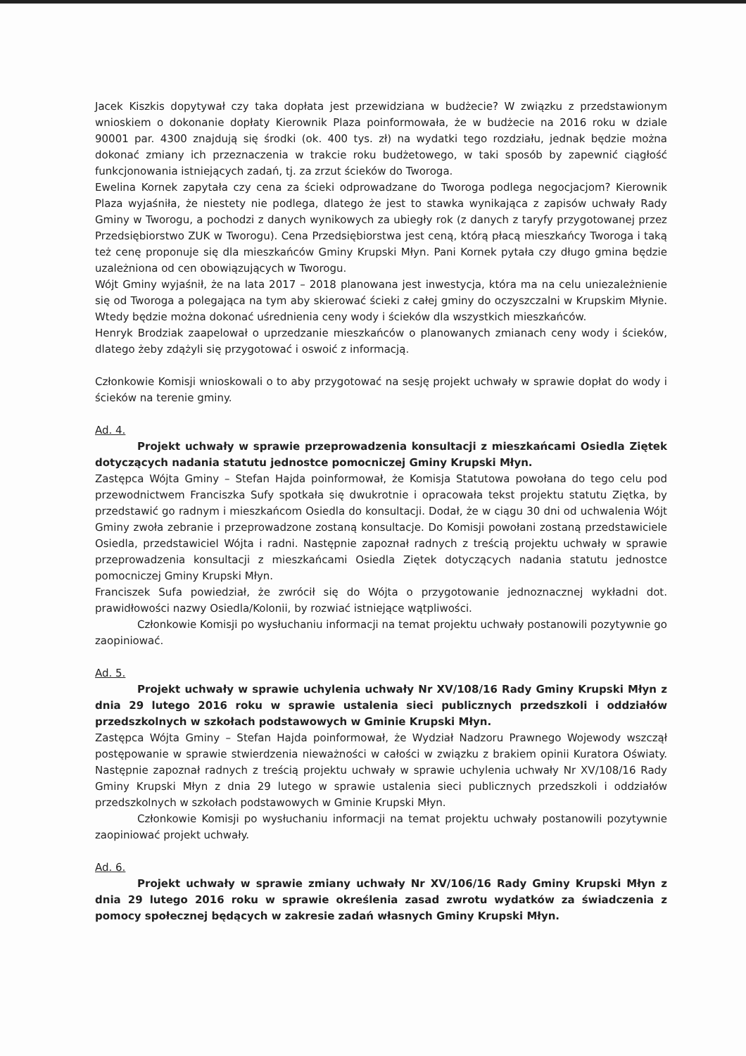Jacek Kiszkis dopytywał czy taka dopłata jest przewidziana w budżecie? W związku z przedstawionym wnioskiem o dokonanie dopłaty Kierownik Plaza poinformowała, że w budżecie na 2016 roku w dziale 90001 par. 4300 znajdują się środki (ok. 400 tys. zł) na wydatki tego rozdziału, jednak będzie można dokonać zmiany ich przeznaczenia w trakcie roku budżetowego, w taki sposób by zapewnić ciągłość funkcjonowania istniejących zadań, tj. za zrzut ścieków do Tworoga.
Ewelina Kornek zapytała czy cena za ścieki odprowadzane do Tworoga podlega negocjacjom? Kierownik Plaza wyjaśniła, że niestety nie podlega, dlatego że jest to stawka wynikająca z zapisów uchwały Rady Gminy w Tworogu, a pochodzi z danych wynikowych za ubiegły rok (z danych z taryfy przygotowanej przez Przedsiębiorstwo ZUK w Tworogu). Cena Przedsiębiorstwa jest ceną, którą płacą mieszkańcy Tworoga i taką też cenę proponuje się dla mieszkańców Gminy Krupski Młyn. Pani Kornek pytała czy długo gmina będzie uzależniona od cen obowiązujących w Tworogu.
Wójt Gminy wyjaśnił, że na lata 2017 – 2018 planowana jest inwestycja, która ma na celu uniezależnienie się od Tworoga a polegająca na tym aby skierować ścieki z całej gminy do oczyszczalni w Krupskim Młynie. Wtedy będzie można dokonać uśrednienia ceny wody i ścieków dla wszystkich mieszkańców.
Henryk Brodziak zaapelował o uprzedzanie mieszkańców o planowanych zmianach ceny wody i ścieków, dlatego żeby zdążyli się przygotować i oswoić z informacją.
Członkowie Komisji wnioskowali o to aby przygotować na sesję projekt uchwały w sprawie dopłat do wody i ścieków na terenie gminy.
Ad. 4.
Projekt uchwały w sprawie przeprowadzenia konsultacji z mieszkańcami Osiedla Ziętek dotyczących nadania statutu jednostce pomocniczej Gminy Krupski Młyn.
Zastępca Wójta Gminy – Stefan Hajda poinformował, że Komisja Statutowa powołana do tego celu pod przewodnictwem Franciszka Sufy spotkała się dwukrotnie i opracowała tekst projektu statutu Ziętka, by przedstawić go radnym i mieszkańcom Osiedla do konsultacji. Dodał, że w ciągu 30 dni od uchwalenia Wójt Gminy zwoła zebranie i przeprowadzone zostaną konsultacje. Do Komisji powołani zostaną przedstawiciele Osiedla, przedstawiciel Wójta i radni. Następnie zapoznał radnych z treścią projektu uchwały w sprawie przeprowadzenia konsultacji z mieszkańcami Osiedla Ziętek dotyczących nadania statutu jednostce pomocniczej Gminy Krupski Młyn.
Franciszek Sufa powiedział, że zwrócił się do Wójta o przygotowanie jednoznacznej wykładni dot. prawidłowości nazwy Osiedla/Kolonii, by rozwiać istniejące wątpliwości.
Członkowie Komisji po wysłuchaniu informacji na temat projektu uchwały postanowili pozytywnie go zaopiniować.
Ad. 5.
Projekt uchwały w sprawie uchylenia uchwały Nr XV/108/16 Rady Gminy Krupski Młyn z dnia 29 lutego 2016 roku w sprawie ustalenia sieci publicznych przedszkoli i oddziałów przedszkolnych w szkołach podstawowych w Gminie Krupski Młyn.
Zastępca Wójta Gminy – Stefan Hajda poinformował, że Wydział Nadzoru Prawnego Wojewody wszczął postępowanie w sprawie stwierdzenia nieważności w całości w związku z brakiem opinii Kuratora Oświaty. Następnie zapoznał radnych z treścią projektu uchwały w sprawie uchylenia uchwały Nr XV/108/16 Rady Gminy Krupski Młyn z dnia 29 lutego w sprawie ustalenia sieci publicznych przedszkoli i oddziałów przedszkolnych w szkołach podstawowych w Gminie Krupski Młyn.
Członkowie Komisji po wysłuchaniu informacji na temat projektu uchwały postanowili pozytywnie zaopiniować projekt uchwały.
Ad. 6.
Projekt uchwały w sprawie zmiany uchwały Nr XV/106/16 Rady Gminy Krupski Młyn z dnia 29 lutego 2016 roku w sprawie określenia zasad zwrotu wydatków za świadczenia z pomocy społecznej będących w zakresie zadań własnych Gminy Krupski Młyn.